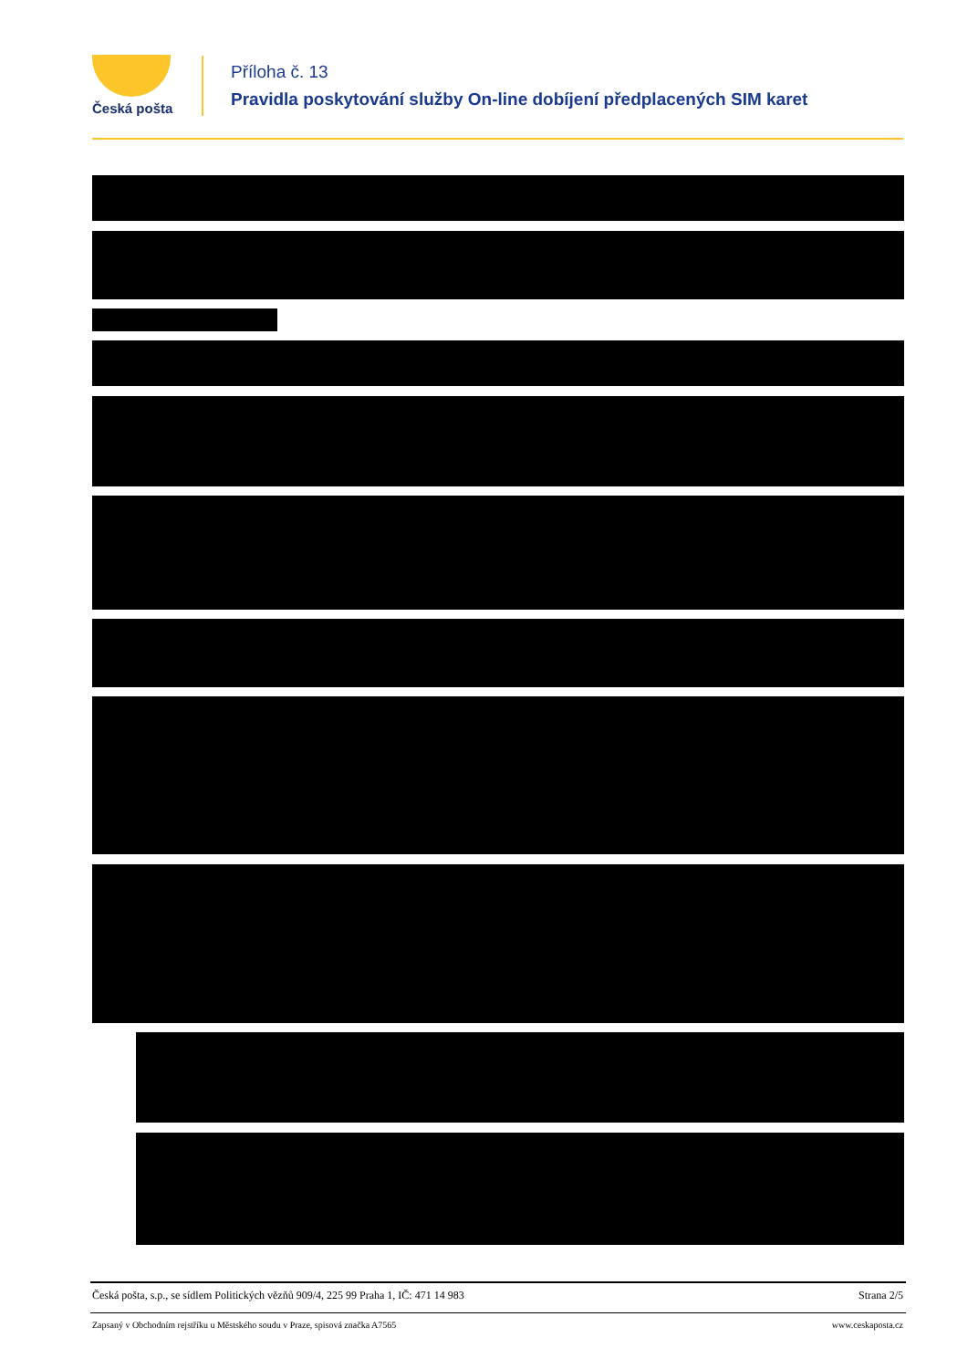Česká pošta
Příloha č. 13
Pravidla poskytování služby On-line dobíjení předplacených SIM karet
Česká pošta, s.p., se sídlem Politických vězňů 909/4, 225 99 Praha 1, IČ: 471 14 983 Strana 2/5
Zapsaný v Obchodním rejstříku u Městského soudu v Praze, spisová značka A7565 www.ceskaposta.cz